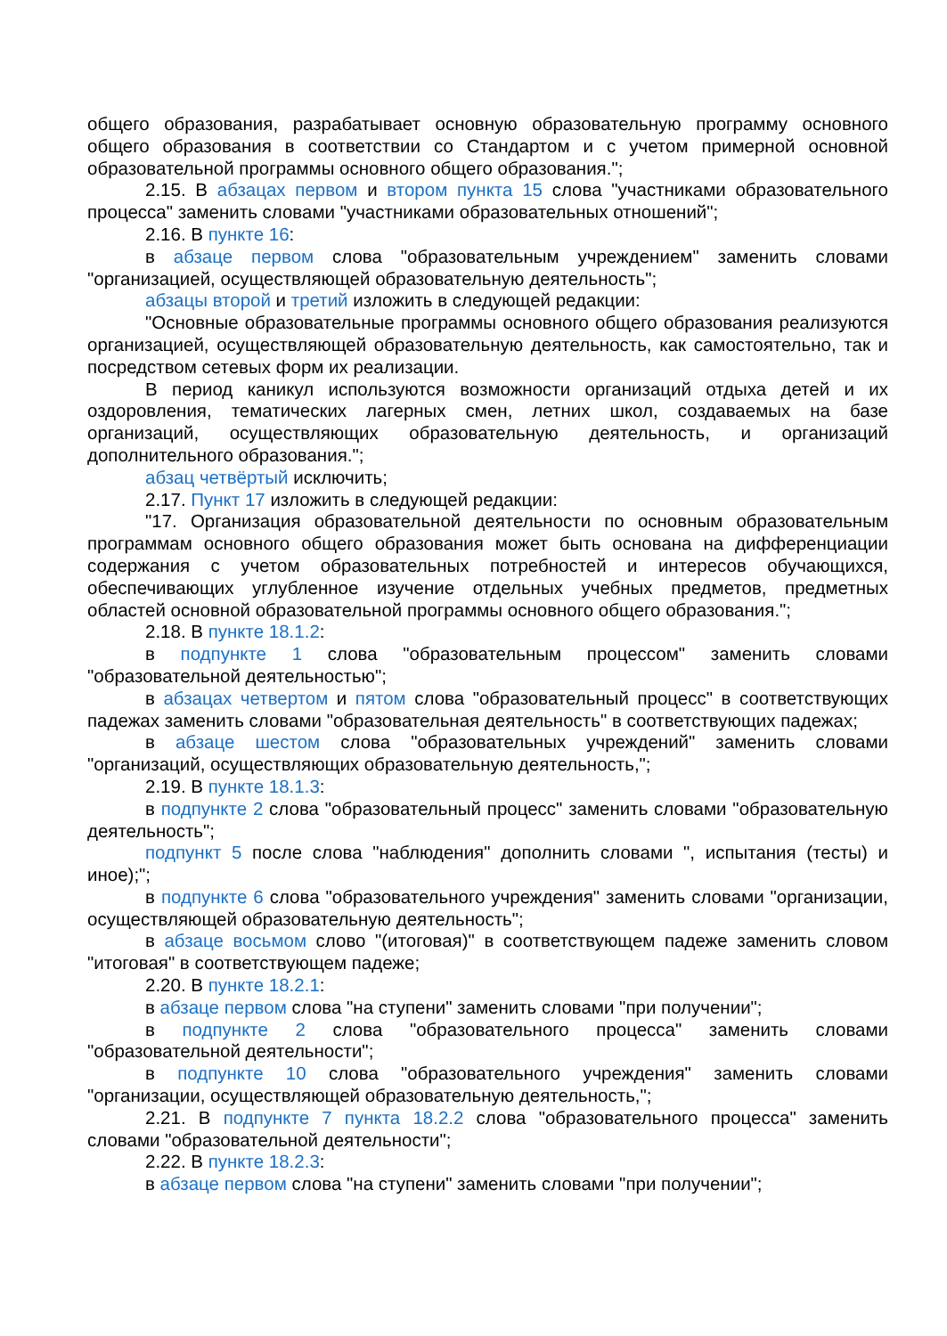общего образования, разрабатывает основную образовательную программу основного общего образования в соответствии со Стандартом и с учетом примерной основной образовательной программы основного общего образования.";
2.15. В абзацах первом и втором пункта 15 слова "участниками образовательного процесса" заменить словами "участниками образовательных отношений";
2.16. В пункте 16:
в абзаце первом слова "образовательным учреждением" заменить словами "организацией, осуществляющей образовательную деятельность";
абзацы второй и третий изложить в следующей редакции:
"Основные образовательные программы основного общего образования реализуются организацией, осуществляющей образовательную деятельность, как самостоятельно, так и посредством сетевых форм их реализации.
В период каникул используются возможности организаций отдыха детей и их оздоровления, тематических лагерных смен, летних школ, создаваемых на базе организаций, осуществляющих образовательную деятельность, и организаций дополнительного образования.";
абзац четвёртый исключить;
2.17. Пункт 17 изложить в следующей редакции:
"17. Организация образовательной деятельности по основным образовательным программам основного общего образования может быть основана на дифференциации содержания с учетом образовательных потребностей и интересов обучающихся, обеспечивающих углубленное изучение отдельных учебных предметов, предметных областей основной образовательной программы основного общего образования.";
2.18. В пункте 18.1.2:
в подпункте 1 слова "образовательным процессом" заменить словами "образовательной деятельностью";
в абзацах четвертом и пятом слова "образовательный процесс" в соответствующих падежах заменить словами "образовательная деятельность" в соответствующих падежах;
в абзаце шестом слова "образовательных учреждений" заменить словами "организаций, осуществляющих образовательную деятельность,";
2.19. В пункте 18.1.3:
в подпункте 2 слова "образовательный процесс" заменить словами "образовательную деятельность";
подпункт 5 после слова "наблюдения" дополнить словами ", испытания (тесты) и иное);";
в подпункте 6 слова "образовательного учреждения" заменить словами "организации, осуществляющей образовательную деятельность";
в абзаце восьмом слово "(итоговая)" в соответствующем падеже заменить словом "итоговая" в соответствующем падеже;
2.20. В пункте 18.2.1:
в абзаце первом слова "на ступени" заменить словами "при получении";
в подпункте 2 слова "образовательного процесса" заменить словами "образовательной деятельности";
в подпункте 10 слова "образовательного учреждения" заменить словами "организации, осуществляющей образовательную деятельность,";
2.21. В подпункте 7 пункта 18.2.2 слова "образовательного процесса" заменить словами "образовательной деятельности";
2.22. В пункте 18.2.3:
в абзаце первом слова "на ступени" заменить словами "при получении";